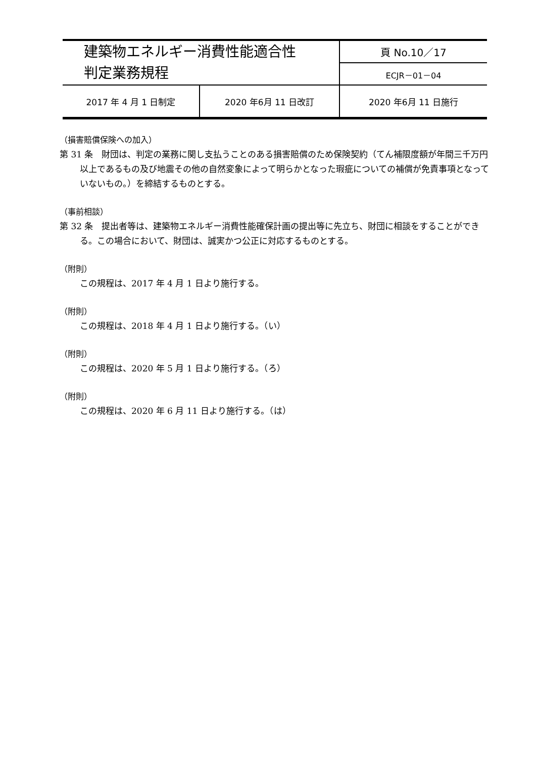| 建築物エネルギー消費性能適合性 判定業務規程 | | 頁 No.10／17 |
| | | ECJR－01－04 |
| 2017 年 4 月 1 日制定 | 2020 年6月 11 日改訂 | 2020 年6月 11 日施行 |
（損害賠償保険への加入）
第 31 条　財団は、判定の業務に関し支払うことのある損害賠償のため保険契約（てん補限度額が年間三千万円以上であるもの及び地震その他の自然変象によって明らかとなった瑕疵についての補償が免責事項となっていないもの。）を締結するものとする。
（事前相談）
第 32 条　提出者等は、建築物エネルギー消費性能確保計画の提出等に先立ち、財団に相談をすることができる。この場合において、財団は、誠実かつ公正に対応するものとする。
（附則）
この規程は、2017 年 4 月 1 日より施行する。
（附則）
この規程は、2018 年 4 月 1 日より施行する。（い）
（附則）
この規程は、2020 年 5 月 1 日より施行する。（ろ）
（附則）
この規程は、2020 年 6 月 11 日より施行する。（は）